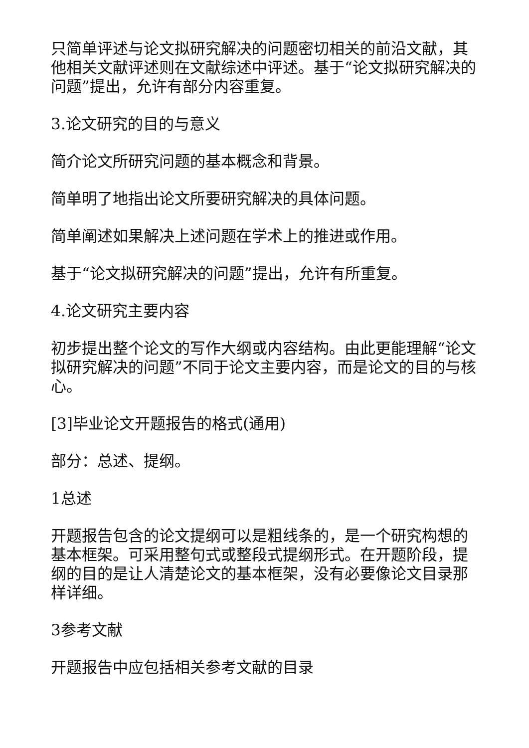只简单评述与论文拟研究解决的问题密切相关的前沿文献，其他相关文献评述则在文献综述中评述。基于“论文拟研究解决的问题”提出，允许有部分内容重复。
3.论文研究的目的与意义
简介论文所研究问题的基本概念和背景。
简单明了地指出论文所要研究解决的具体问题。
简单阐述如果解决上述问题在学术上的推进或作用。
基于“论文拟研究解决的问题”提出，允许有所重复。
4.论文研究主要内容
初步提出整个论文的写作大纲或内容结构。由此更能理解“论文拟研究解决的问题”不同于论文主要内容，而是论文的目的与核心。
[3]毕业论文开题报告的格式(通用)
部分：总述、提纲。
1总述
开题报告包含的论文提纲可以是粗线条的，是一个研究构想的基本框架。可采用整句式或整段式提纲形式。在开题阶段，提纲的目的是让人清楚论文的基本框架，没有必要像论文目录那样详细。
3参考文献
开题报告中应包括相关参考文献的目录